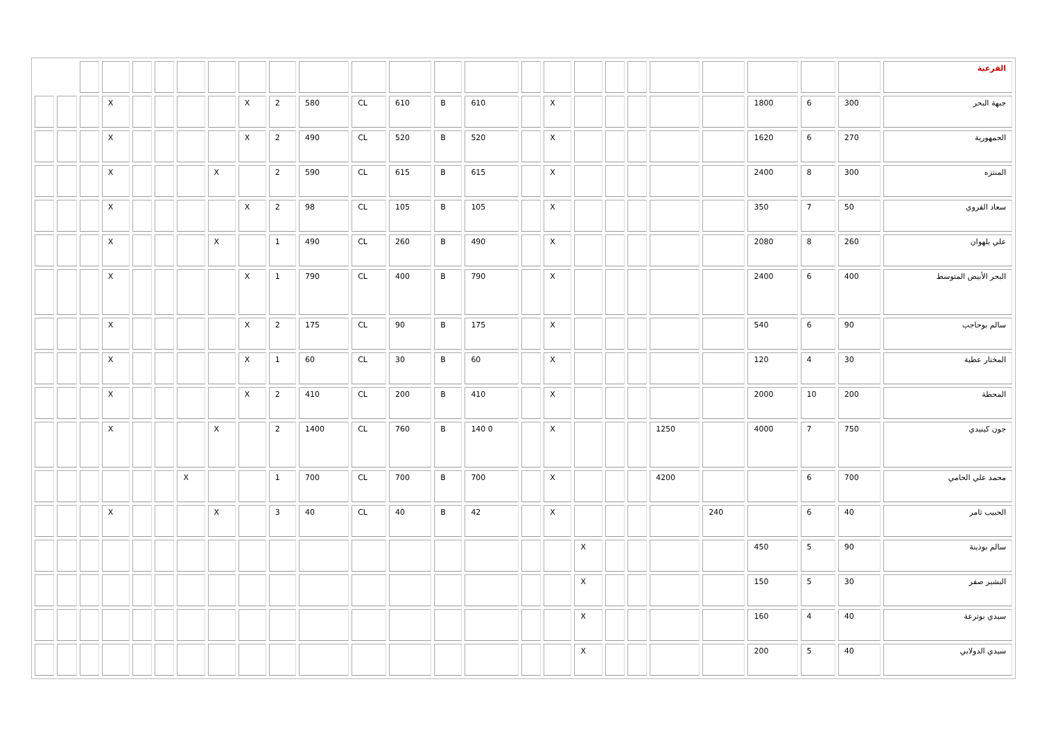| الفرعية | | | | | | | | | | | | | | | | | | | | | | | | | |
| جبهة البحر | 300 | 6 | 1800 | | | | | | X | | 610 | B | 610 | CL | 580 | 2 | X | | | | | X | | | |
| الجمهورية | 270 | 6 | 1620 | | | | | | X | | 520 | B | 520 | CL | 490 | 2 | X | | | | | X | | | |
| المنتزه | 300 | 8 | 2400 | | | | | | X | | 615 | B | 615 | CL | 590 | 2 | | X | | | | X | | | |
| سعاد القروي | 50 | 7 | 350 | | | | | | X | | 105 | B | 105 | CL | 98 | 2 | X | | | | | X | | | |
| علي بلهوان | 260 | 8 | 2080 | | | | | | X | | 490 | B | 260 | CL | 490 | 1 | | X | | | | X | | | |
| البحر الأبيض المتوسط | 400 | 6 | 2400 | | | | | | X | | 790 | B | 400 | CL | 790 | 1 | X | | | | | X | | | |
| سالم بوحاجب | 90 | 6 | 540 | | | | | | X | | 175 | B | 90 | CL | 175 | 2 | X | | | | | X | | | |
| المختار عطية | 30 | 4 | 120 | | | | | | X | | 60 | B | 30 | CL | 60 | 1 | X | | | | | X | | | |
| المحطة | 200 | 10 | 2000 | | | | | | X | | 410 | B | 200 | CL | 410 | 2 | X | | | | | X | | | |
| جون كينيدي | 750 | 7 | 4000 | | 1250 | | | | X | | 140 0 | B | 760 | CL | 1400 | 2 | | X | | | | X | | | |
| محمد علي الحامي | 700 | 6 | | | 4200 | | | | X | | 700 | B | 700 | CL | 700 | 1 | | | X | | | | | | |
| الحبيب ثامر | 40 | 6 | | 240 | | | | | X | | 42 | B | 40 | CL | 40 | 3 | | X | | | | X | | | |
| سالم بوذينة | 90 | 5 | 450 | | | | | X | | | | | | | | | | | | | | | | | |
| البشير صفر | 30 | 5 | 150 | | | | | X | | | | | | | | | | | | | | | | | |
| سيدي بوترعة | 40 | 4 | 160 | | | | | X | | | | | | | | | | | | | | | | | |
| سيدي الدولابي | 40 | 5 | 200 | | | | | X | | | | | | | | | | | | | | | | | |